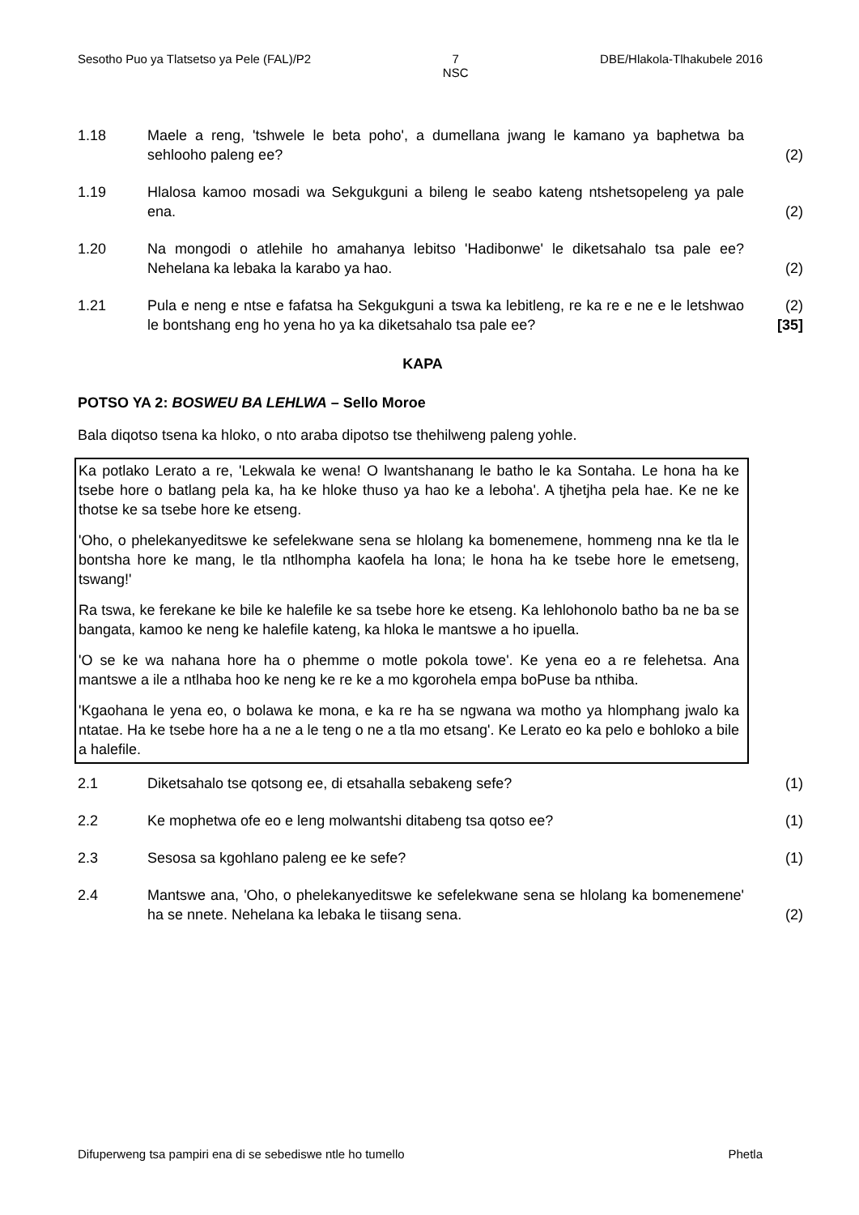Sesotho Puo ya Tlatsetso ya Pele (FAL)/P2 7
NSC DBE/Hlakola-Tlhakubele 2016
1.18 Maele a reng, 'tshwele le beta poho', a dumellana jwang le kamano ya baphetwa ba sehlooho paleng ee?
(2)
1.19 Hlalosa kamoo mosadi wa Sekgukguni a bileng le seabo kateng ntshetsopeleng ya pale ena.
(2)
1.20 Na mongodi o atlehile ho amahanya lebitso 'Hadibonwe' le diketsahalo tsa pale ee? Nehelana ka lebaka la karabo ya hao.
(2)
1.21 Pula e neng e ntse e fafatsa ha Sekgukguni a tswa ka lebitleng, re ka re e ne e le letshwao le bontshang eng ho yena ho ya ka diketsahalo tsa pale ee?
(2)
[35]
KAPA
POTSO YA 2: BOSWEU BA LEHLWA – Sello Moroe
Bala diqotso tsena ka hloko, o nto araba dipotso tse thehilweng paleng yohle.
Ka potlako Lerato a re, 'Lekwala ke wena! O lwantshanang le batho le ka Sontaha. Le hona ha ke tsebe hore o batlang pela ka, ha ke hloke thuso ya hao ke a leboha'. A tjhetjha pela hae. Ke ne ke thotse ke sa tsebe hore ke etseng.
'Oho, o phelekanyeditswe ke sefelekwane sena se hlolang ka bomenemene, hommeng nna ke tla le bontsha hore ke mang, le tla ntlhompha kaofela ha lona; le hona ha ke tsebe hore le emetseng, tswang!'
Ra tswa, ke ferekane ke bile ke halefile ke sa tsebe hore ke etseng. Ka lehlohonolo batho ba ne ba se bangata, kamoo ke neng ke halefile kateng, ka hloka le mantswe a ho ipuella.
'O se ke wa nahana hore ha o phemme o motle pokola towe'. Ke yena eo a re felehetsa. Ana mantswe a ile a ntlhaba hoo ke neng ke re ke a mo kgorohela empa boPuse ba nthiba.
'Kgaohana le yena eo, o bolawa ke mona, e ka re ha se ngwana wa motho ya hlomphang jwalo ka ntatae. Ha ke tsebe hore ha a ne a le teng o ne a tla mo etsang'. Ke Lerato eo ka pelo e bohloko a bile a halefile.
2.1 Diketsahalo tse qotsong ee, di etsahalla sebakeng sefe? (1)
2.2 Ke mophetwa ofe eo e leng molwantshi ditabeng tsa qotso ee? (1)
2.3 Sesosa sa kgohlano paleng ee ke sefe? (1)
2.4 Mantswe ana, 'Oho, o phelekanyeditswe ke sefelekwane sena se hlolang ka bomenemene' ha se nnete. Nehelana ka lebaka le tiisang sena.
(2)
Difuperweng tsa pampiri ena di se sebediswe ntle ho tumello Phetla